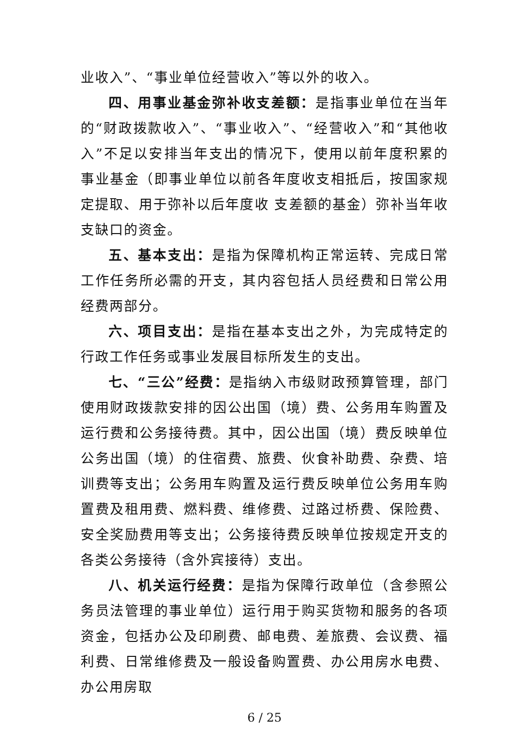业收入”、“事业单位经营收入”等以外的收入。
四、用事业基金弥补收支差额：是指事业单位在当年的“财政拨款收入”、“事业收入”、“经营收入”和“其他收入”不足以安排当年支出的情况下，使用以前年度积累的事业基金（即事业单位以前各年度收支相抵后，按国家规定提取、用于弥补以后年度收 支差额的基金）弥补当年收支缺口的资金。
五、基本支出：是指为保障机构正常运转、完成日常工作任务所必需的开支，其内容包括人员经费和日常公用经费两部分。
六、项目支出：是指在基本支出之外，为完成特定的行政工作任务或事业发展目标所发生的支出。
七、“三公”经费：是指纳入市级财政预算管理，部门使用财政拨款安排的因公出国（境）费、公务用车购置及运行费和公务接待费。其中，因公出国（境）费反映单位公务出国（境）的住宿费、旅费、伙食补助费、杂费、培训费等支出；公务用车购置及运行费反映单位公务用车购置费及租用费、燃料费、维修费、过路过桥费、保险费、安全奖励费用等支出；公务接待费反映单位按规定开支的各类公务接待（含外宾接待）支出。
八、机关运行经费：是指为保障行政单位（含参照公务员法管理的事业单位）运行用于购买货物和服务的各项资金，包括办公及印刷费、邮电费、差旅费、会议费、福利费、日常维修费及一般设备购置费、办公用房水电费、办公用房取
6 / 25